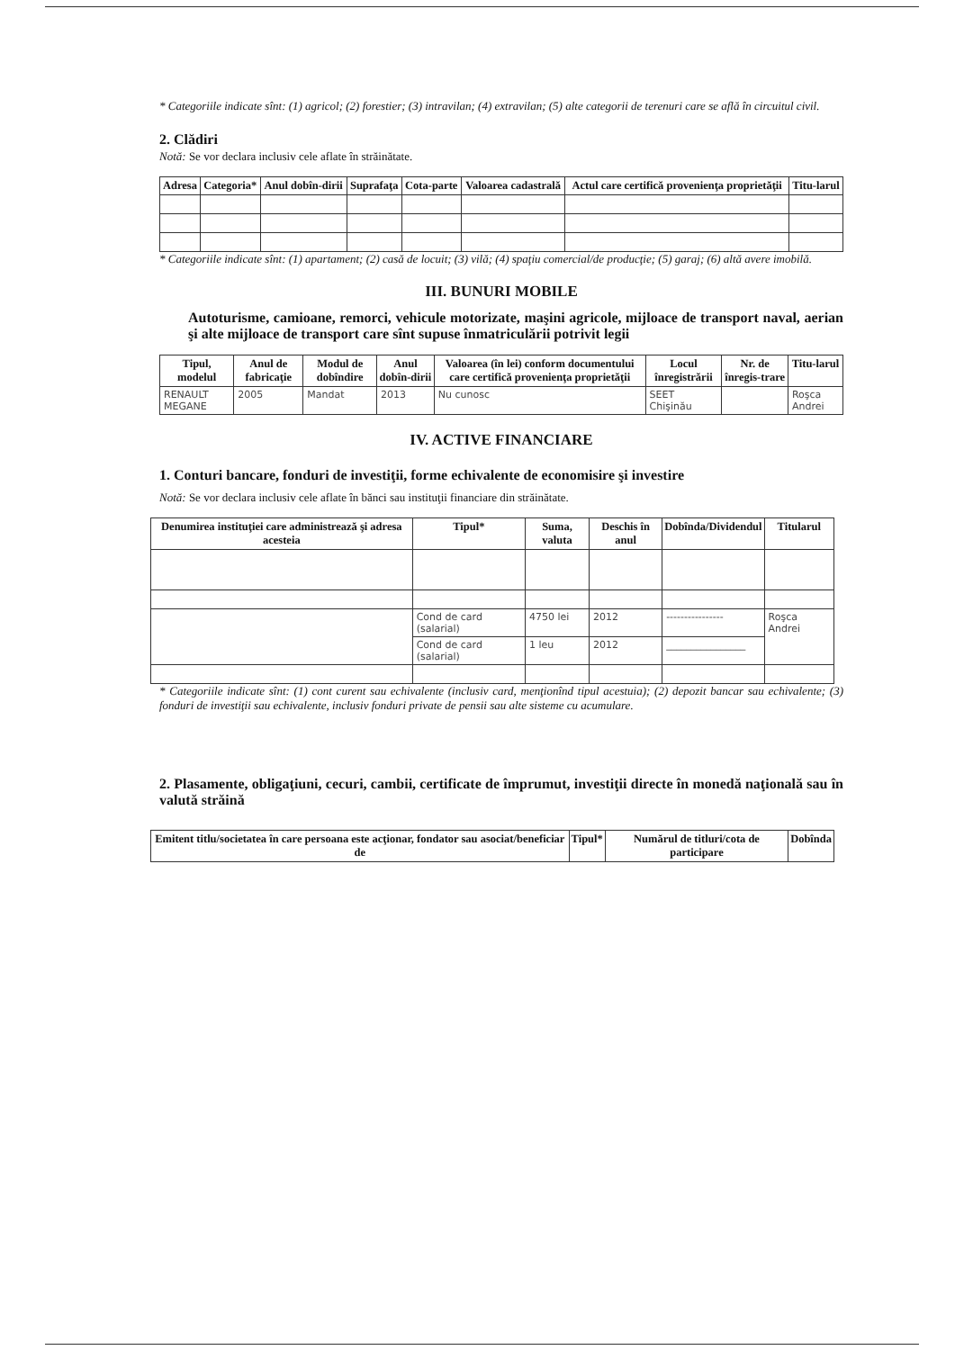* Categoriile indicate sînt: (1) agricol; (2) forestier; (3) intravilan; (4) extravilan; (5) alte categorii de terenuri care se află în circuitul civil.
2. Clădiri
Notă: Se vor declara inclusiv cele aflate în străinătate.
| Adresa | Categoria* | Anul dobîn-dirii | Suprafaţa | Cota-parte | Valoarea cadastrală | Actul care certifică provenienţa proprietăţii | Titu-larul |
| --- | --- | --- | --- | --- | --- | --- | --- |
* Categoriile indicate sînt: (1) apartament; (2) casă de locuit; (3) vilă; (4) spaţiu comercial/de producţie; (5) garaj; (6) altă avere imobilă.
III. BUNURI MOBILE
Autoturisme, camioane, remorci, vehicule motorizate, maşini agricole, mijloace de transport naval, aerian şi alte mijloace de transport care sînt supuse înmatriculării potrivit legii
| Tipul, modelul | Anul de fabricaţie | Modul de dobîndire | Anul dobîn-dirii | Valoarea (în lei) conform documentului care certifică provenienţa proprietăţii | Locul înregistrării | Nr. de înregis-trare | Titu-larul |
| --- | --- | --- | --- | --- | --- | --- | --- |
| RENAULT MEGANE | 2005 | Mandat | 2013 | Nu cunosc | SEET Chişinău | | Roşca Andrei |
IV. ACTIVE FINANCIARE
1. Conturi bancare, fonduri de investiţii, forme echivalente de economisire şi investire
Notă: Se vor declara inclusiv cele aflate în bănci sau instituţii financiare din străinătate.
| Denumirea instituţiei care administrează şi adresa acesteia | Tipul* | Suma, valuta | Deschis în anul | Dobînda/Dividendul | Titularul |
| --- | --- | --- | --- | --- | --- |
| | Cond de card (salarial) | 4750 lei | 2012 | ---------------- | Roşca Andrei |
| | Cond de card (salarial) | 1 leu | 2012 | ________________ | |
* Categoriile indicate sînt: (1) cont curent sau echivalente (inclusiv card, menţionînd tipul acestuia); (2) depozit bancar sau echivalente; (3) fonduri de investiţii sau echivalente, inclusiv fonduri private de pensii sau alte sisteme cu acumulare.
2. Plasamente, obligaţiuni, cecuri, cambii, certificate de împrumut, investiţii directe în monedă naţională sau în valută străină
| Emitent titlu/societatea în care persoana este acţionar, fondator sau asociat/beneficiar de | Tipul* | Numărul de titluri/cota de participare | Dobînda |
| --- | --- | --- | --- |